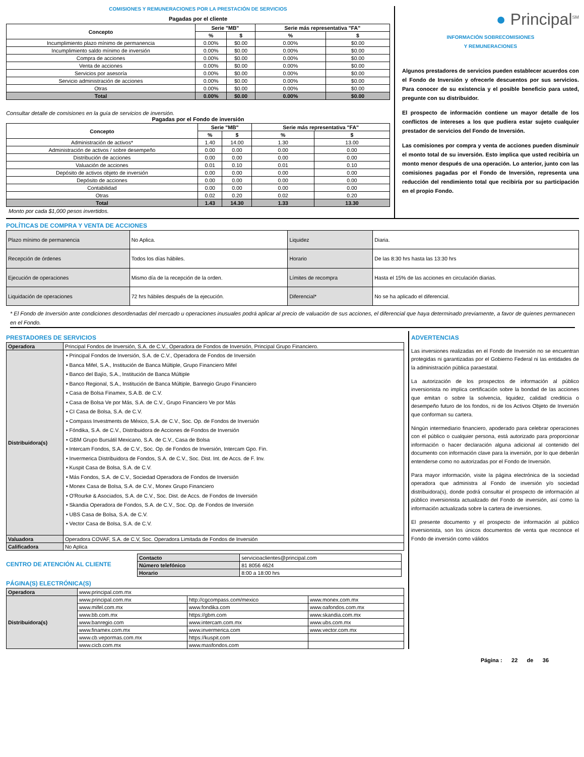COMISIONES Y REMUNERACIONES POR LA PRESTACIÓN DE SERVICIOS
Pagadas por el cliente
| Concepto | Serie "MB" | | Serie más representativa "FA" | |
| --- | --- | --- | --- | --- |
| | % | $ | % | $ |
| Incumplimiento plazo mínimo de permanencia | 0.00% | $0.00 | 0.00% | $0.00 |
| Incumplimiento saldo mínimo de inversión | 0.00% | $0.00 | 0.00% | $0.00 |
| Compra de acciones | 0.00% | $0.00 | 0.00% | $0.00 |
| Venta de acciones | 0.00% | $0.00 | 0.00% | $0.00 |
| Servicios por asesoría | 0.00% | $0.00 | 0.00% | $0.00 |
| Servicio administración de acciones | 0.00% | $0.00 | 0.00% | $0.00 |
| Otras | 0.00% | $0.00 | 0.00% | $0.00 |
| Total | 0.00% | $0.00 | 0.00% | $0.00 |
Consultar detalle de comisiones en la guía de servicios de inversión.
Pagadas por el Fondo de inversión
| Concepto | Serie "MB" | | Serie más representativa "FA" | |
| --- | --- | --- | --- | --- |
| | % | $ | % | $ |
| Administración de activos* | 1.40 | 14.00 | 1.30 | 13.00 |
| Administración de activos / sobre desempeño | 0.00 | 0.00 | 0.00 | 0.00 |
| Distribución de acciones | 0.00 | 0.00 | 0.00 | 0.00 |
| Valuación de acciones | 0.01 | 0.10 | 0.01 | 0.10 |
| Depósito de activos objeto de inversión | 0.00 | 0.00 | 0.00 | 0.00 |
| Depósito de acciones | 0.00 | 0.00 | 0.00 | 0.00 |
| Contabilidad | 0.00 | 0.00 | 0.00 | 0.00 |
| Otras | 0.02 | 0.20 | 0.02 | 0.20 |
| Total | 1.43 | 14.30 | 1.33 | 13.30 |
Monto por cada $1,000 pesos invertidos.
● Principal<sup>SM</sup>
INFORMACIÓN SOBRECOMISIONES
Y REMUNERACIONES
Algunos prestadores de servicios pueden establecer acuerdos con el Fondo de Inversión y ofrecerle descuentos por sus servicios. Para conocer de su existencia y el posible beneficio para usted, pregunte con su distribuidor.
El prospecto de información contiene un mayor detalle de los conflictos de intereses a los que pudiera estar sujeto cualquier prestador de servicios del Fondo de Inversión.
Las comisiones por compra y venta de acciones pueden disminuir el monto total de su inversión. Esto implica que usted recibiría un monto menor después de una operación. Lo anterior, junto con las comisiones pagadas por el Fondo de Inversión, representa una reducción del rendimiento total que recibiría por su participación en el propio Fondo.
POLÍTICAS DE COMPRA Y VENTA DE ACCIONES
| Plazo mínimo de permanencia | No Aplica. | Liquidez | Diaria. |
| Recepción de órdenes | Todos los días hábiles. | Horario | De las 8:30 hrs hasta las 13:30 hrs |
| Ejecución de operaciones | Mismo día de la recepción de la orden. | Límites de recompra | Hasta el 15% de las acciones en circulación diarias. |
| Liquidación de operaciones | 72 hrs hábiles después de la ejecución. | Diferencial* | No se ha aplicado el diferencial. |
* El Fondo de Inversión ante condiciones desordenadas del mercado u operaciones inusuales podrá aplicar al precio de valuación de sus acciones, el diferencial que haya determinado previamente, a favor de quienes permanecen en el Fondo.
PRESTADORES DE SERVICIOS
| Operadora | Principal Fondos de Inversión, S.A. de C.V., Operadora de Fondos de Inversión, Principal Grupo Financiero. |
| Distribuidora(s) | • Principal Fondos de Inversión, S.A. de C.V., Operadora de Fondos de Inversión • Banca Mifel, S.A., Institución de Banca Múltiple, Grupo Financiero Mifel • Banco del Bajío, S.A., Institución de Banca Múltiple • Banco Regional, S.A., Institución de Banca Múltiple, Banregio Grupo Financiero • Casa de Bolsa Finamex, S.A.B. de C.V. • Casa de Bolsa Ve por Más, S.A. de C.V., Grupo Financiero Ve por Más • CI Casa de Bolsa, S.A. de C.V. • Compass Investments de México, S.A. de C.V., Soc. Op. de Fondos de Inversión • Fóndika, S.A. de C.V., Distribuidora de Acciones de Fondos de Inversión • GBM Grupo Bursátil Mexicano, S.A. de C.V., Casa de Bolsa • Intercam Fondos, S.A. de C.V., Soc. Op. de Fondos de Inversión, Intercam Gpo. Fin. • Invermerica Distribuidora de Fondos, S.A. de C.V., Soc. Dist. Int. de Accs. de F. Inv. • Kuspit Casa de Bolsa, S.A. de C.V. • Más Fondos, S.A. de C.V., Sociedad Operadora de Fondos de Inversión • Monex Casa de Bolsa, S.A. de C.V., Monex Grupo Financiero • O'Rourke & Asociados, S.A. de C.V., Soc. Dist. de Accs. de Fondos de Inversión • Skandia Operadora de Fondos, S.A. de C.V., Soc. Op. de Fondos de Inversión • UBS Casa de Bolsa, S.A. de C.V. • Vector Casa de Bolsa, S.A. de C.V. |
| Valuadora | Operadora COVAF, S.A. de C.V, Soc. Operadora Limitada de Fondos de Inversión |
| Calificadora | No Aplica |
CENTRO DE ATENCIÓN AL CLIENTE
| Contacto | servicioaclientes@principal.com |
| Número telefónico | 81 8056 4624 |
| Horario | 8:00 a 18:00 hrs |
PÁGINA(S) ELECTRÓNICA(S)
| Operadora | www.principal.com.mx | | |
| Distribuidora(s) | www.principal.com.mx | http://cgcompass.com/mexico | www.monex.com.mx |
| | www.mifel.com.mx | www.fondika.com | www.oafondos.com.mx |
| | www.bb.com.mx | https://gbm.com | www.skandia.com.mx |
| | www.banregio.com | www.intercam.com.mx | www.ubs.com.mx |
| | www.finamex.com.mx | www.invermerica.com | www.vector.com.mx |
| | www.cb.vepormas.com.mx | https://kuspit.com | |
| | www.cicb.com.mx | www.masfondos.com | |
ADVERTENCIAS
Las inversiones realizadas en el Fondo de Inversión no se encuentran protegidas ni garantizadas por el Gobierno Federal ni las entidades de la administración pública paraestatal.
La autorización de los prospectos de información al público inversionista no implica certificación sobre la bondad de las acciones que emitan o sobre la solvencia, liquidez, calidad crediticia o desempeño futuro de los fondos, ni de los Activos Objeto de Inversión que conforman su cartera.
Ningún intermediario financiero, apoderado para celebrar operaciones con el público o cualquier persona, está autorizado para proporcionar información o hacer declaración alguna adicional al contenido del documento con información clave para la inversión, por lo que deberán entenderse como no autorizadas por el Fondo de Inversión.
Para mayor información, visite la página electrónica de la sociedad operadora que administra al Fondo de inversión y/o sociedad distribuidora(s), donde podrá consultar el prospecto de información al público inversionista actualizado del Fondo de inversión, así como la información actualizada sobre la cartera de inversiones.
El presente documento y el prospecto de información al público inversionista, son los únicos documentos de venta que reconoce el Fondo de inversión como válidos
Página : 22 de 36